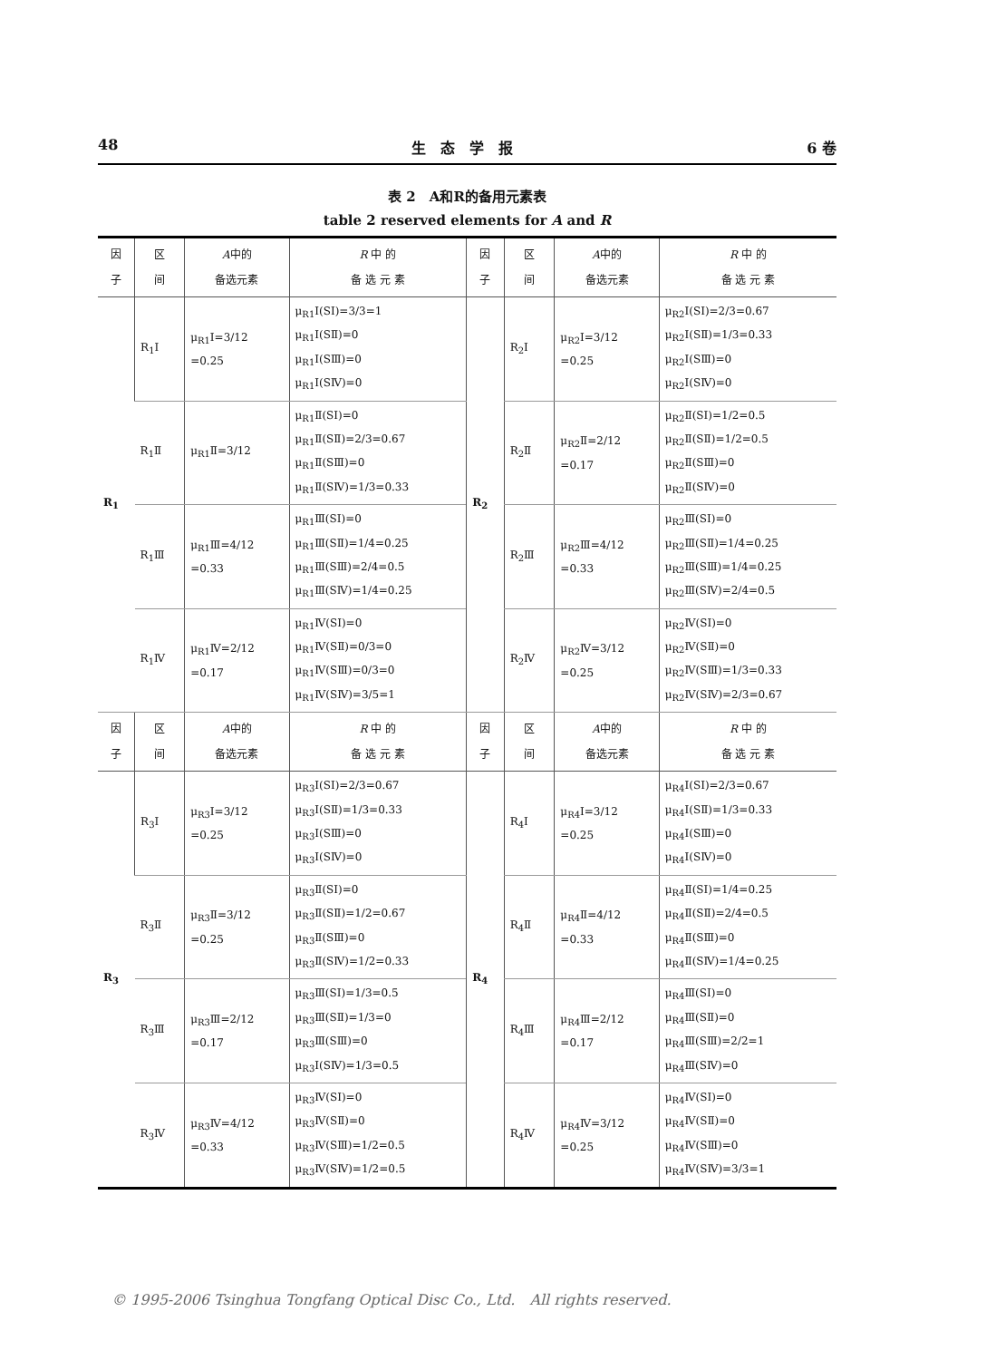48 生　态　学　报 6 卷
表 2　A和R的备用元素表
table 2 reserved elements for A and R
| 因 子 | 区 间 | A 中的 备选元素 | R 中 的 备 选 元 素 | 因 子 | 区 间 | A 中的 备选元素 | R 中 的 备 选 元 素 |
| --- | --- | --- | --- | --- | --- | --- | --- |
| R<sub>1</sub> | R<sub>1</sub>Ⅰ | μ<sub>R1</sub>Ⅰ=3/12 =0.25 | μ<sub>R1</sub>Ⅰ(SⅠ)=3/3=1 μ<sub>R1</sub>Ⅰ(SⅡ)=0 μ<sub>R1</sub>Ⅰ(SⅢ)=0 μ<sub>R1</sub>Ⅰ(SⅣ)=0 | R<sub>2</sub> | R<sub>2</sub>Ⅰ | μ<sub>R2</sub>Ⅰ=3/12 =0.25 | μ<sub>R2</sub>Ⅰ(SⅠ)=2/3=0.67 μ<sub>R2</sub>Ⅰ(SⅡ)=1/3=0.33 μ<sub>R2</sub>Ⅰ(SⅢ)=0 μ<sub>R2</sub>Ⅰ(SⅣ)=0 |
| | R<sub>1</sub>Ⅱ | μ<sub>R1</sub>Ⅱ=3/12 | μ<sub>R1</sub>Ⅱ(SⅠ)=0 μ<sub>R1</sub>Ⅱ(SⅡ)=2/3=0.67 μ<sub>R1</sub>Ⅱ(SⅢ)=0 μ<sub>R1</sub>Ⅱ(SⅣ)=1/3=0.33 | | R<sub>2</sub>Ⅱ | μ<sub>R2</sub>Ⅱ=2/12 =0.17 | μ<sub>R2</sub>Ⅱ(SⅠ)=1/2=0.5 μ<sub>R2</sub>Ⅱ(SⅡ)=1/2=0.5 μ<sub>R2</sub>Ⅱ(SⅢ)=0 μ<sub>R2</sub>Ⅱ(SⅣ)=0 |
| | R<sub>1</sub>Ⅲ | μ<sub>R1</sub>Ⅲ=4/12 =0.33 | μ<sub>R1</sub>Ⅲ(SⅠ)=0 μ<sub>R1</sub>Ⅲ(SⅡ)=1/4=0.25 μ<sub>R1</sub>Ⅲ(SⅢ)=2/4=0.5 μ<sub>R1</sub>Ⅲ(SⅣ)=1/4=0.25 | | R<sub>2</sub>Ⅲ | μ<sub>R2</sub>Ⅲ=4/12 =0.33 | μ<sub>R2</sub>Ⅲ(SⅠ)=0 μ<sub>R2</sub>Ⅲ(SⅡ)=1/4=0.25 μ<sub>R2</sub>Ⅲ(SⅢ)=1/4=0.25 μ<sub>R2</sub>Ⅲ(SⅣ)=2/4=0.5 |
| | R<sub>1</sub>Ⅳ | μ<sub>R1</sub>Ⅳ=2/12 =0.17 | μ<sub>R1</sub>Ⅳ(SⅠ)=0 μ<sub>R1</sub>Ⅳ(SⅡ)=0/3=0 μ<sub>R1</sub>Ⅳ(SⅢ)=0/3=0 μ<sub>R1</sub>Ⅳ(SⅣ)=3/5=1 | | R<sub>2</sub>Ⅳ | μ<sub>R2</sub>Ⅳ=3/12 =0.25 | μ<sub>R2</sub>Ⅳ(SⅠ)=0 μ<sub>R2</sub>Ⅳ(SⅡ)=0 μ<sub>R2</sub>Ⅳ(SⅢ)=1/3=0.33 μ<sub>R2</sub>Ⅳ(SⅣ)=2/3=0.67 |
| 因 子 | 区 间 | A 中的 备选元素 | R 中 的 备 选 元 素 | 因 子 | 区 间 | A 中的 备选元素 | R 中 的 备 选 元 素 |
| R<sub>3</sub> | R<sub>3</sub>Ⅰ | μ<sub>R3</sub>Ⅰ=3/12 =0.25 | μ<sub>R3</sub>Ⅰ(SⅠ)=2/3=0.67 μ<sub>R3</sub>Ⅰ(SⅡ)=1/3=0.33 μ<sub>R3</sub>Ⅰ(SⅢ)=0 μ<sub>R3</sub>Ⅰ(SⅣ)=0 | R<sub>4</sub> | R<sub>4</sub>Ⅰ | μ<sub>R4</sub>Ⅰ=3/12 =0.25 | μ<sub>R4</sub>Ⅰ(SⅠ)=2/3=0.67 μ<sub>R4</sub>Ⅰ(SⅡ)=1/3=0.33 μ<sub>R4</sub>Ⅰ(SⅢ)=0 μ<sub>R4</sub>Ⅰ(SⅣ)=0 |
| | R<sub>3</sub>Ⅱ | μ<sub>R3</sub>Ⅱ=3/12 =0.25 | μ<sub>R3</sub>Ⅱ(SⅠ)=0 μ<sub>R3</sub>Ⅱ(SⅡ)=1/2=0.67 μ<sub>R3</sub>Ⅱ(SⅢ)=0 μ<sub>R3</sub>Ⅱ(SⅣ)=1/2=0.33 | | R<sub>4</sub>Ⅱ | μ<sub>R4</sub>Ⅱ=4/12 =0.33 | μ<sub>R4</sub>Ⅱ(SⅠ)=1/4=0.25 μ<sub>R4</sub>Ⅱ(SⅡ)=2/4=0.5 μ<sub>R4</sub>Ⅱ(SⅢ)=0 μ<sub>R4</sub>Ⅱ(SⅣ)=1/4=0.25 |
| | R<sub>3</sub>Ⅲ | μ<sub>R3</sub>Ⅲ=2/12 =0.17 | μ<sub>R3</sub>Ⅲ(SⅠ)=1/3=0.5 μ<sub>R3</sub>Ⅲ(SⅡ)=1/3=0 μ<sub>R3</sub>Ⅲ(SⅢ)=0 μ<sub>R3</sub>Ⅰ(SⅣ)=1/3=0.5 | | R<sub>4</sub>Ⅲ | μ<sub>R4</sub>Ⅲ=2/12 =0.17 | μ<sub>R4</sub>Ⅲ(SⅠ)=0 μ<sub>R4</sub>Ⅲ(SⅡ)=0 μ<sub>R4</sub>Ⅲ(SⅢ)=2/2=1 μ<sub>R4</sub>Ⅲ(SⅣ)=0 |
| | R<sub>3</sub>Ⅳ | μ<sub>R3</sub>Ⅳ=4/12 =0.33 | μ<sub>R3</sub>Ⅳ(SⅠ)=0 μ<sub>R3</sub>Ⅳ(SⅡ)=0 μ<sub>R3</sub>Ⅳ(SⅢ)=1/2=0.5 μ<sub>R3</sub>Ⅳ(SⅣ)=1/2=0.5 | | R<sub>4</sub>Ⅳ | μ<sub>R4</sub>Ⅳ=3/12 =0.25 | μ<sub>R4</sub>Ⅳ(SⅠ)=0 μ<sub>R4</sub>Ⅳ(SⅡ)=0 μ<sub>R4</sub>Ⅳ(SⅢ)=0 μ<sub>R4</sub>Ⅳ(SⅣ)=3/3=1 |
© 1995-2006 Tsinghua Tongfang Optical Disc Co., Ltd.　All rights reserved.